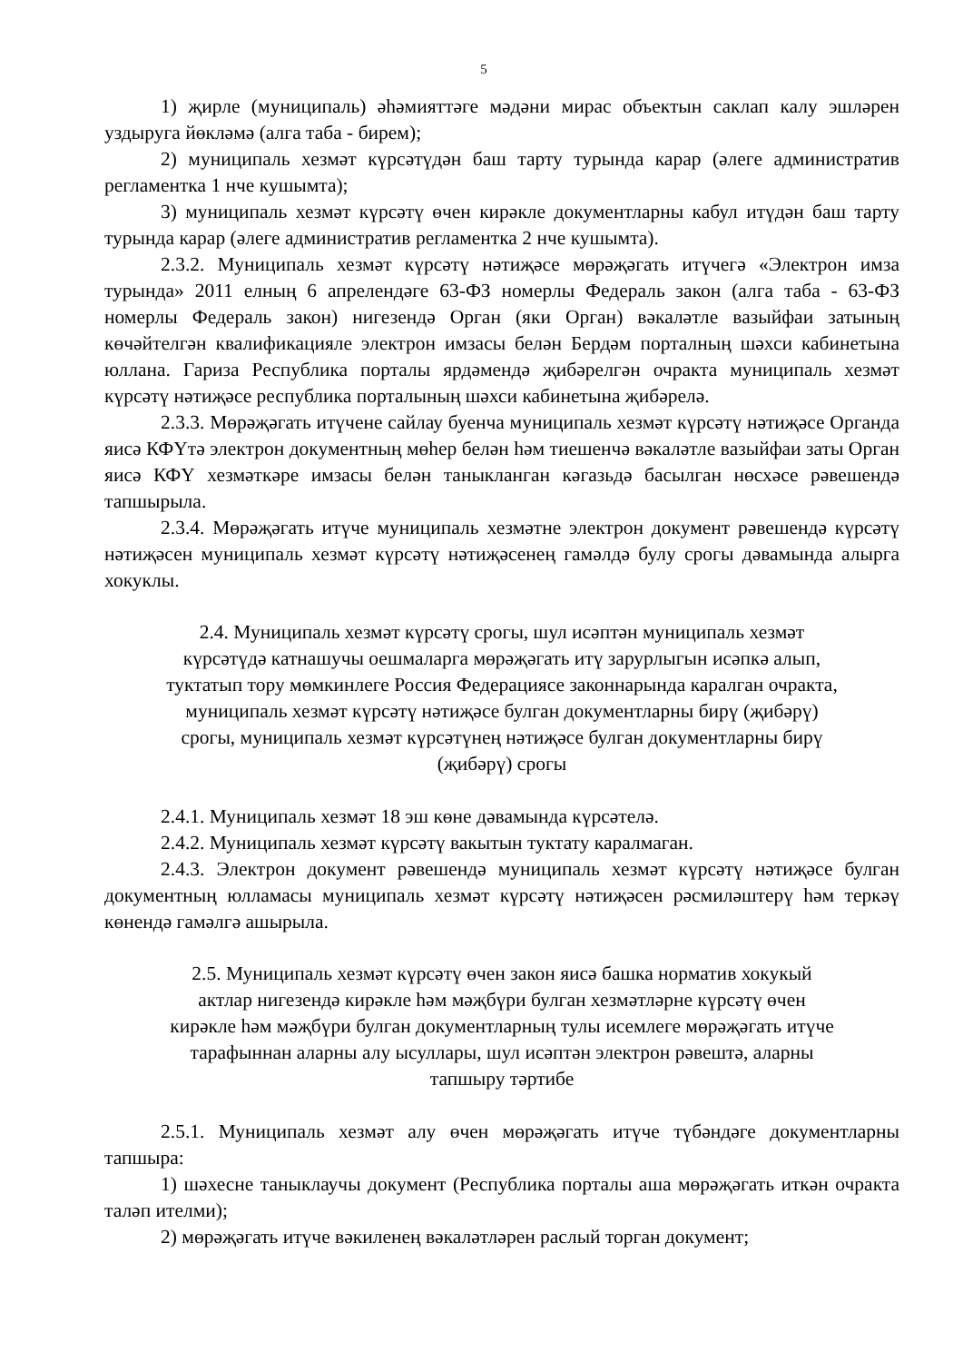5
1) җирле (муниципаль) әһәмияттәге мәдәни мирас объектын саклап калу эшләрен уздыруга йөкләмә (алга таба - бирем);
2) муниципаль хезмәт күрсәтүдән баш тарту турында карар (әлеге административ регламентка 1 нче кушымта);
3) муниципаль хезмәт күрсәтү өчен кирәкле документларны кабул итүдән баш тарту турында карар (әлеге административ регламентка 2 нче кушымта).
2.3.2. Муниципаль хезмәт күрсәтү нәтиҗәсе мөрәҗәгать итүчегә «Электрон имза турында» 2011 елның 6 апрелендәге 63-ФЗ номерлы Федераль закон (алга таба - 63-ФЗ номерлы Федераль закон) нигезендә Орган (яки Орган) вәкаләтле вазыйфаи затының көчәйтелгән квалификацияле электрон имзасы белән Бердәм порталның шәхси кабинетына юллана. Гариза Республика порталы ярдәмендә җибәрелгән очракта муниципаль хезмәт күрсәтү нәтиҗәсе республика порталының шәхси кабинетына җибәрелә.
2.3.3. Мөрәҗәгать итүчене сайлау буенча муниципаль хезмәт күрсәтү нәтиҗәсе Органда яисә КФҮтә электрон документның мөһер белән һәм тиешенчә вәкаләтле вазыйфаи заты Орган яисә КФҮ хезмәткәре имзасы белән таныкланган кәгазьдә басылган нөсхәсе рәвешендә тапшырыла.
2.3.4. Мөрәҗәгать итүче муниципаль хезмәтне электрон документ рәвешендә күрсәтү нәтиҗәсен муниципаль хезмәт күрсәтү нәтиҗәсенең гамәлдә булу срогы дәвамында алырга хокуклы.
2.4. Муниципаль хезмәт күрсәтү срогы, шул исәптән муниципаль хезмәт
күрсәтүдә катнашучы оешмаларга мөрәҗәгать итү зарурлыгын исәпкә алып,
туктатып тору мөмкинлеге Россия Федерациясе законнарында каралган очракта,
муниципаль хезмәт күрсәтү нәтиҗәсе булган документларны бирү (җибәрү)
срогы, муниципаль хезмәт күрсәтүнең нәтиҗәсе булган документларны бирү
(җибәрү) срогы
2.4.1. Муниципаль хезмәт 18 эш көне дәвамында күрсәтелә.
2.4.2. Муниципаль хезмәт күрсәтү вакытын туктату каралмаган.
2.4.3. Электрон документ рәвешендә муниципаль хезмәт күрсәтү нәтиҗәсе булган документның юлламасы муниципаль хезмәт күрсәтү нәтиҗәсен рәсмиләштерү һәм теркәү көнендә гамәлгә ашырыла.
2.5. Муниципаль хезмәт күрсәтү өчен закон яисә башка норматив хокукый
актлар нигезендә кирәкле һәм мәҗбүри булган хезмәтләрне күрсәтү өчен
кирәкле һәм мәҗбүри булган документларның тулы исемлеге мөрәҗәгать итүче
тарафыннан аларны алу ысуллары, шул исәптән электрон рәвештә, аларны
тапшыру тәртибе
2.5.1. Муниципаль хезмәт алу өчен мөрәҗәгать итүче түбәндәге документларны тапшыра:
1) шәхесне таныклаучы документ (Республика порталы аша мөрәҗәгать иткән очракта таләп ителми);
2) мөрәҗәгать итүче вәкиленең вәкаләтләрен раслый торган документ;